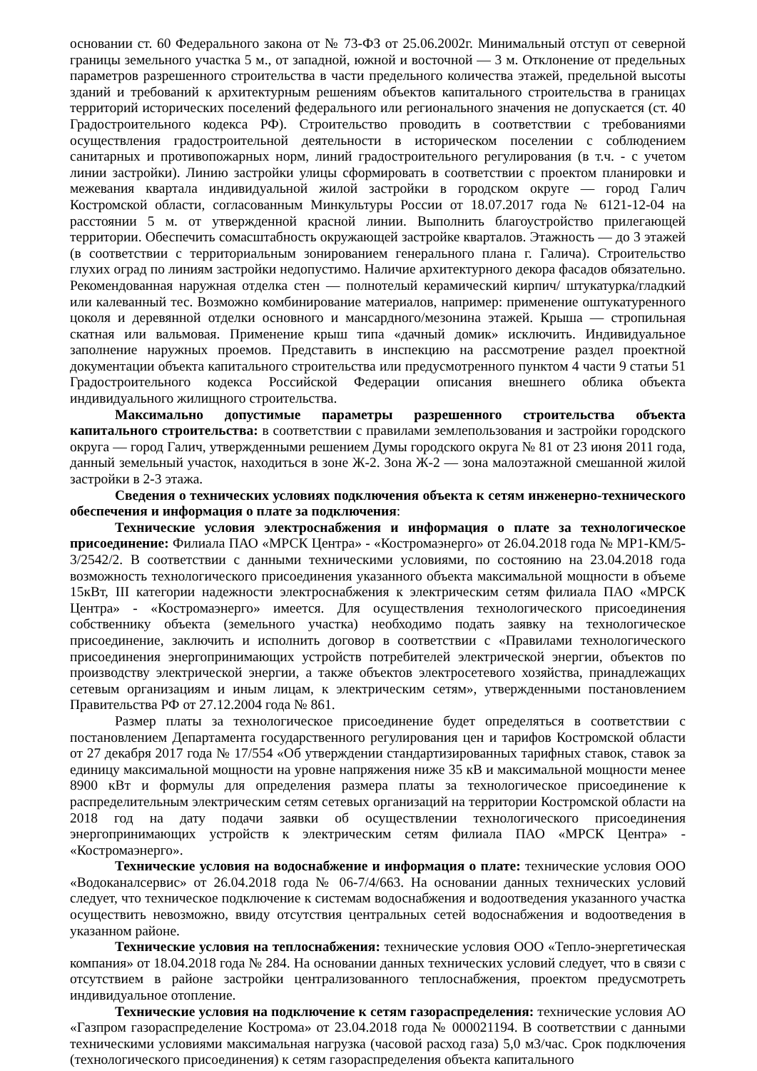основании ст. 60 Федерального закона от № 73-ФЗ от 25.06.2002г. Минимальный отступ от северной границы земельного участка 5 м., от западной, южной и восточной — 3 м. Отклонение от предельных параметров разрешенного строительства в части предельного количества этажей, предельной высоты зданий и требований к архитектурным решениям объектов капитального строительства в границах территорий исторических поселений федерального или регионального значения не допускается (ст. 40 Градостроительного кодекса РФ). Строительство проводить в соответствии с требованиями осуществления градостроительной деятельности в историческом поселении с соблюдением санитарных и противопожарных норм, линий градостроительного регулирования (в т.ч. - с учетом линии застройки). Линию застройки улицы сформировать в соответствии с проектом планировки и межевания квартала индивидуальной жилой застройки в городском округе — город Галич Костромской области, согласованным Минкультуры России от 18.07.2017 года № 6121-12-04 на расстоянии 5 м. от утвержденной красной линии. Выполнить благоустройство прилегающей территории. Обеспечить сомасштабность окружающей застройке кварталов. Этажность — до 3 этажей (в соответствии с территориальным зонированием генерального плана г. Галича). Строительство глухих оград по линиям застройки недопустимо. Наличие архитектурного декора фасадов обязательно. Рекомендованная наружная отделка стен — полнотелый керамический кирпич/ штукатурка/гладкий или калеванный тес. Возможно комбинирование материалов, например: применение оштукатуренного цоколя и деревянной отделки основного и мансардного/мезонина этажей. Крыша — стропильная скатная или вальмовая. Применение крыш типа «дачный домик» исключить. Индивидуальное заполнение наружных проемов. Представить в инспекцию на рассмотрение раздел проектной документации объекта капитального строительства или предусмотренного пунктом 4 части 9 статьи 51 Градостроительного кодекса Российской Федерации описания внешнего облика объекта индивидуального жилищного строительства.
Максимально допустимые параметры разрешенного строительства объекта капитального строительства: в соответствии с правилами землепользования и застройки городского округа — город Галич, утвержденными решением Думы городского округа № 81 от 23 июня 2011 года, данный земельный участок, находиться в зоне Ж-2. Зона Ж-2 — зона малоэтажной смешанной жилой застройки в 2-3 этажа.
Сведения о технических условиях подключения объекта к сетям инженерно-технического обеспечения и информация о плате за подключения:
Технические условия электроснабжения и информация о плате за технологическое присоединение: Филиала ПАО «МРСК Центра» - «Костромаэнерго» от 26.04.2018 года № МР1-КМ/5-3/2542/2. В соответствии с данными техническими условиями, по состоянию на 23.04.2018 года возможность технологического присоединения указанного объекта максимальной мощности в объеме 15кВт, III категории надежности электроснабжения к электрическим сетям филиала ПАО «МРСК Центра» - «Костромаэнерго» имеется. Для осуществления технологического присоединения собственнику объекта (земельного участка) необходимо подать заявку на технологическое присоединение, заключить и исполнить договор в соответствии с «Правилами технологического присоединения энергопринимающих устройств потребителей электрической энергии, объектов по производству электрической энергии, а также объектов электросетевого хозяйства, принадлежащих сетевым организациям и иным лицам, к электрическим сетям», утвержденными постановлением Правительства РФ от 27.12.2004 года № 861.
Размер платы за технологическое присоединение будет определяться в соответствии с постановлением Департамента государственного регулирования цен и тарифов Костромской области от 27 декабря 2017 года № 17/554 «Об утверждении стандартизированных тарифных ставок, ставок за единицу максимальной мощности на уровне напряжения ниже 35 кВ и максимальной мощности менее 8900 кВт и формулы для определения размера платы за технологическое присоединение к распределительным электрическим сетям сетевых организаций на территории Костромской области на 2018 год на дату подачи заявки об осуществлении технологического присоединения энергопринимающих устройств к электрическим сетям филиала ПАО «МРСК Центра» - «Костромаэнерго».
Технические условия на водоснабжение и информация о плате: технические условия ООО «Водоканалсервис» от 26.04.2018 года № 06-7/4/663. На основании данных технических условий следует, что техническое подключение к системам водоснабжения и водоотведения указанного участка осуществить невозможно, ввиду отсутствия центральных сетей водоснабжения и водоотведения в указанном районе.
Технические условия на теплоснабжения: технические условия ООО «Тепло-энергетическая компания» от 18.04.2018 года № 284. На основании данных технических условий следует, что в связи с отсутствием в районе застройки централизованного теплоснабжения, проектом предусмотреть индивидуальное отопление.
Технические условия на подключение к сетям газораспределения: технические условия АО «Газпром газораспределение Кострома» от 23.04.2018 года № 000021194. В соответствии с данными техническими условиями максимальная нагрузка (часовой расход газа) 5,0 м3/час. Срок подключения (технологического присоединения) к сетям газораспределения объекта капитального